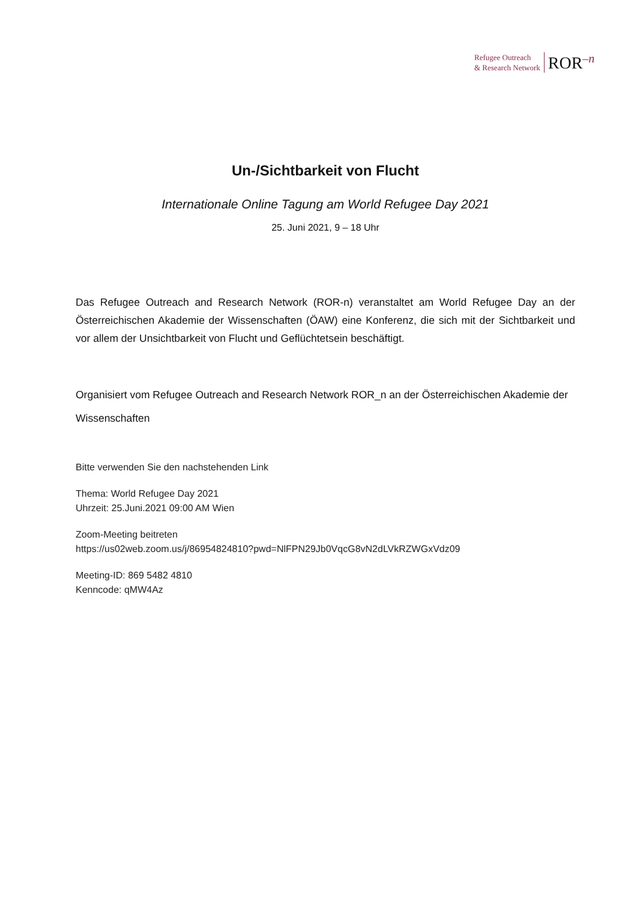Refugee Outreach
& Research Network
ROR<sup>–n</sup>
Un-/Sichtbarkeit von Flucht
Internationale Online Tagung am World Refugee Day 2021
25. Juni 2021, 9 – 18 Uhr
Das Refugee Outreach and Research Network (ROR-n) veranstaltet am World Refugee Day an der Österreichischen Akademie der Wissenschaften (ÖAW) eine Konferenz, die sich mit der Sichtbarkeit und vor allem der Unsichtbarkeit von Flucht und Geflüchtetsein beschäftigt.
Organisiert vom Refugee Outreach and Research Network ROR_n an der Österreichischen Akademie der Wissenschaften
Bitte verwenden Sie den nachstehenden Link
Thema: World Refugee Day 2021
Uhrzeit: 25.Juni.2021 09:00 AM Wien
Zoom-Meeting beitreten
https://us02web.zoom.us/j/86954824810?pwd=NlFPN29Jb0VqcG8vN2dLVkRZWGxVdz09
Meeting-ID: 869 5482 4810
Kenncode: qMW4Az